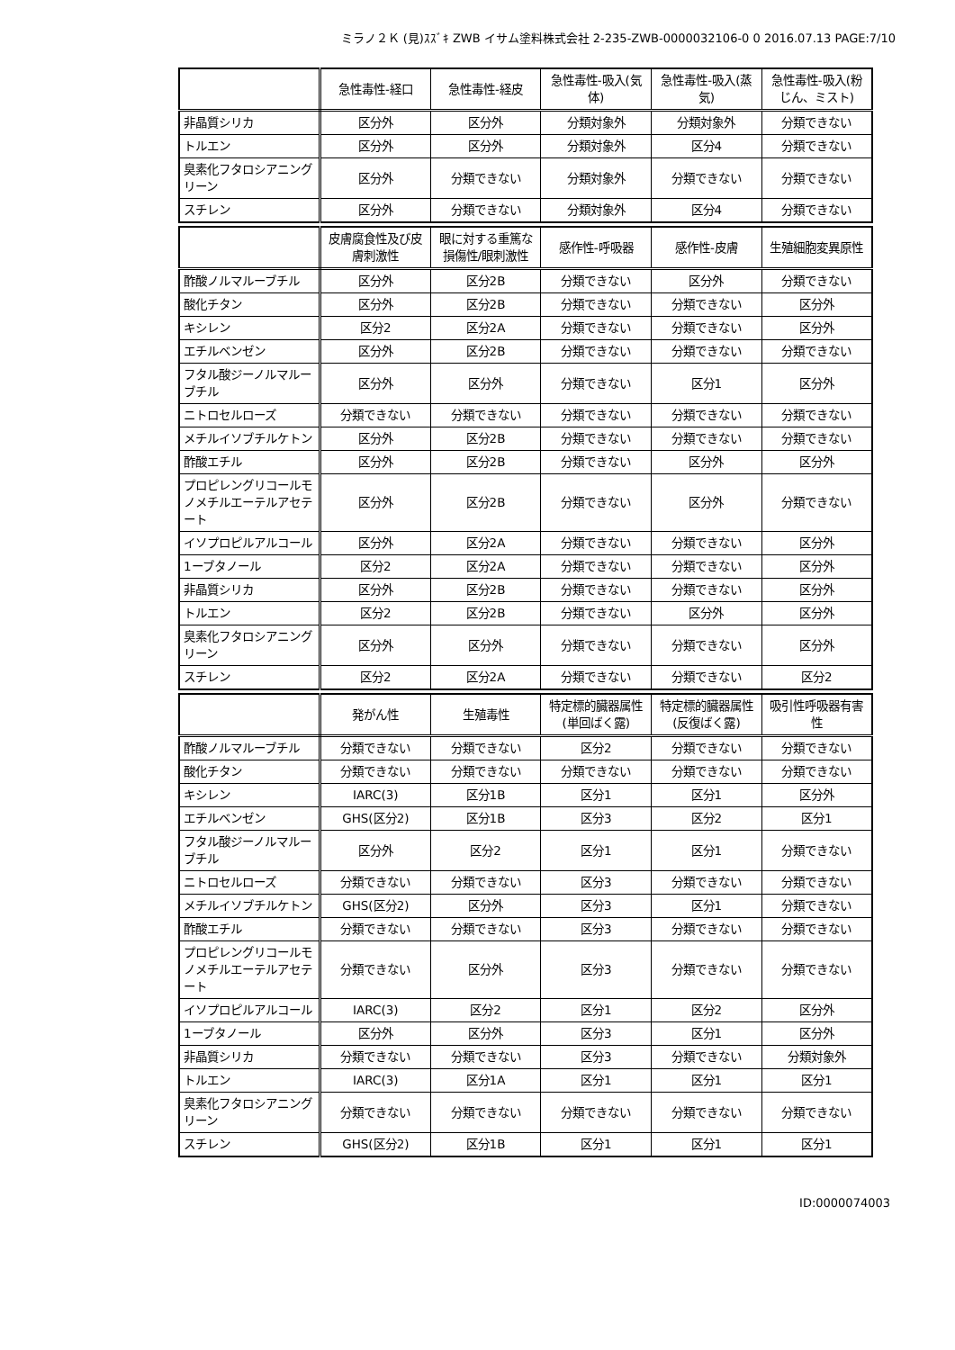ミラノ２Ｋ (見)ｽｽﾞｷ ZWB イサム塗料株式会社 2-235-ZWB-0000032106-0 0 2016.07.13 PAGE:7/10
| | 急性毒性-経口 | 急性毒性-経皮 | 急性毒性-吸入(気体) | 急性毒性-吸入(蒸気) | 急性毒性-吸入(粉じん、ミスト) |
| --- | --- | --- | --- | --- | --- |
| 非晶質シリカ | 区分外 | 区分外 | 分類対象外 | 分類対象外 | 分類できない |
| トルエン | 区分外 | 区分外 | 分類対象外 | 区分4 | 分類できない |
| 臭素化フタロシアニングリーン | 区分外 | 分類できない | 分類対象外 | 分類できない | 分類できない |
| スチレン | 区分外 | 分類できない | 分類対象外 | 区分4 | 分類できない |
| | 皮膚腐食性及び皮膚刺激性 | 眼に対する重篤な損傷性/眼刺激性 | 感作性-呼吸器 | 感作性-皮膚 | 生殖細胞変異原性 |
| --- | --- | --- | --- | --- | --- |
| 酢酸ノルマルーブチル | 区分外 | 区分2B | 分類できない | 区分外 | 分類できない |
| 酸化チタン | 区分外 | 区分2B | 分類できない | 分類できない | 区分外 |
| キシレン | 区分2 | 区分2A | 分類できない | 分類できない | 区分外 |
| エチルベンゼン | 区分外 | 区分2B | 分類できない | 分類できない | 分類できない |
| フタル酸ジーノルマルーブチル | 区分外 | 区分外 | 分類できない | 区分1 | 区分外 |
| ニトロセルローズ | 分類できない | 分類できない | 分類できない | 分類できない | 分類できない |
| メチルイソブチルケトン | 区分外 | 区分2B | 分類できない | 分類できない | 分類できない |
| 酢酸エチル | 区分外 | 区分2B | 分類できない | 区分外 | 区分外 |
| プロピレングリコールモノメチルエーテルアセテート | 区分外 | 区分2B | 分類できない | 区分外 | 分類できない |
| イソプロピルアルコール | 区分外 | 区分2A | 分類できない | 分類できない | 区分外 |
| 1ーブタノール | 区分2 | 区分2A | 分類できない | 分類できない | 区分外 |
| 非晶質シリカ | 区分外 | 区分2B | 分類できない | 分類できない | 区分外 |
| トルエン | 区分2 | 区分2B | 分類できない | 区分外 | 区分外 |
| 臭素化フタロシアニングリーン | 区分外 | 区分外 | 分類できない | 分類できない | 区分外 |
| スチレン | 区分2 | 区分2A | 分類できない | 分類できない | 区分2 |
| | 発がん性 | 生殖毒性 | 特定標的臓器属性(単回ばく露) | 特定標的臓器属性(反復ばく露) | 吸引性呼吸器有害性 |
| --- | --- | --- | --- | --- | --- |
| 酢酸ノルマルーブチル | 分類できない | 分類できない | 区分2 | 分類できない | 分類できない |
| 酸化チタン | 分類できない | 分類できない | 分類できない | 分類できない | 分類できない |
| キシレン | IARC(3) | 区分1B | 区分1 | 区分1 | 区分外 |
| エチルベンゼン | GHS(区分2) | 区分1B | 区分3 | 区分2 | 区分1 |
| フタル酸ジーノルマルーブチル | 区分外 | 区分2 | 区分1 | 区分1 | 分類できない |
| ニトロセルローズ | 分類できない | 分類できない | 区分3 | 分類できない | 分類できない |
| メチルイソブチルケトン | GHS(区分2) | 区分外 | 区分3 | 区分1 | 分類できない |
| 酢酸エチル | 分類できない | 分類できない | 区分3 | 分類できない | 分類できない |
| プロピレングリコールモノメチルエーテルアセテート | 分類できない | 区分外 | 区分3 | 分類できない | 分類できない |
| イソプロピルアルコール | IARC(3) | 区分2 | 区分1 | 区分2 | 区分外 |
| 1ーブタノール | 区分外 | 区分外 | 区分3 | 区分1 | 区分外 |
| 非晶質シリカ | 分類できない | 分類できない | 区分3 | 分類できない | 分類対象外 |
| トルエン | IARC(3) | 区分1A | 区分1 | 区分1 | 区分1 |
| 臭素化フタロシアニングリーン | 分類できない | 分類できない | 分類できない | 分類できない | 分類できない |
| スチレン | GHS(区分2) | 区分1B | 区分1 | 区分1 | 区分1 |
ID:0000074003